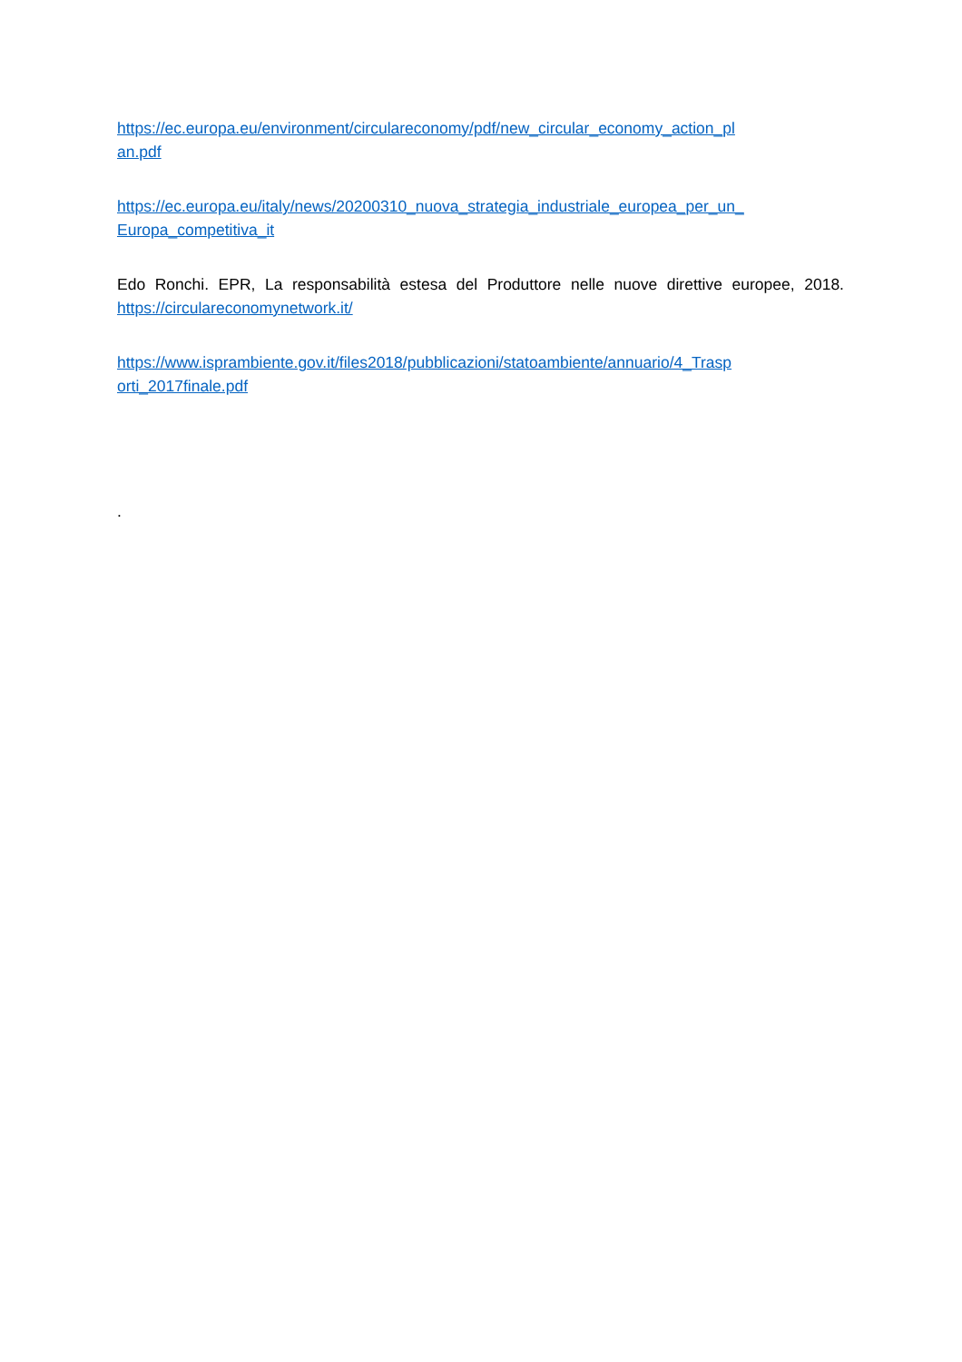https://ec.europa.eu/environment/circulareconomy/pdf/new_circular_economy_action_pl
an.pdf
https://ec.europa.eu/italy/news/20200310_nuova_strategia_industriale_europea_per_un_
Europa_competitiva_it
Edo Ronchi. EPR, La responsabilità estesa del Produttore nelle nuove direttive europee, 2018. https://circulareconomynetwork.it/
https://www.isprambiente.gov.it/files2018/pubblicazioni/statoambiente/annuario/4_Trasp
orti_2017finale.pdf
.